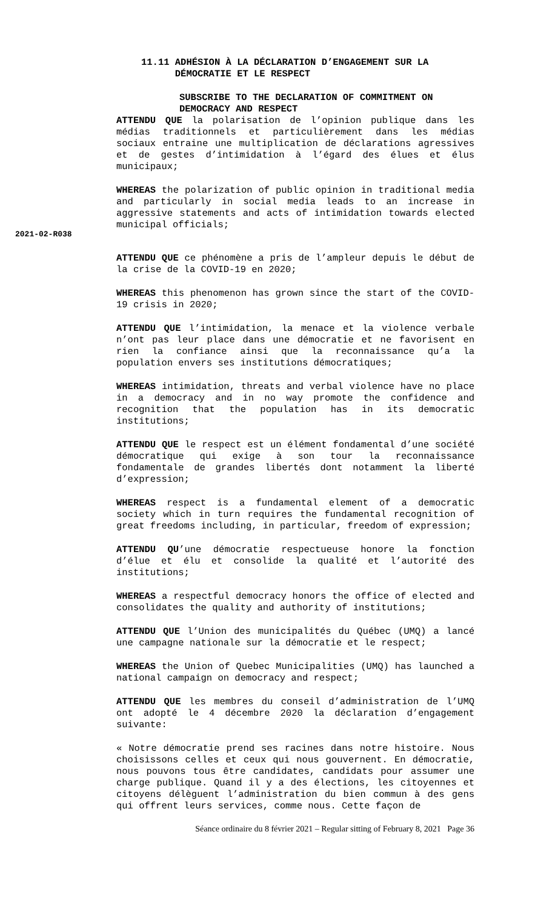11.11 ADHÉSION À LA DÉCLARATION D’ENGAGEMENT SUR LA
DÉMOCRATIE ET LE RESPECT
SUBSCRIBE TO THE DECLARATION OF COMMITMENT ON DEMOCRACY AND RESPECT
2021-02-R038
ATTENDU QUE la polarisation de l’opinion publique dans les médias traditionnels et particulièrement dans les médias sociaux entraine une multiplication de déclarations agressives et de gestes d’intimidation à l’égard des élues et élus municipaux;
WHEREAS the polarization of public opinion in traditional media and particularly in social media leads to an increase in aggressive statements and acts of intimidation towards elected municipal officials;
ATTENDU QUE ce phénomène a pris de l’ampleur depuis le début de la crise de la COVID-19 en 2020;
WHEREAS this phenomenon has grown since the start of the COVID-19 crisis in 2020;
ATTENDU QUE l’intimidation, la menace et la violence verbale n’ont pas leur place dans une démocratie et ne favorisent en rien la confiance ainsi que la reconnaissance qu’a la population envers ses institutions démocratiques;
WHEREAS intimidation, threats and verbal violence have no place in a democracy and in no way promote the confidence and recognition that the population has in its democratic institutions;
ATTENDU QUE le respect est un élément fondamental d’une société démocratique qui exige à son tour la reconnaissance fondamentale de grandes libertés dont notamment la liberté d’expression;
WHEREAS respect is a fundamental element of a democratic society which in turn requires the fundamental recognition of great freedoms including, in particular, freedom of expression;
ATTENDU QU’une démocratie respectueuse honore la fonction d’élue et élu et consolide la qualité et l’autorité des institutions;
WHEREAS a respectful democracy honors the office of elected and consolidates the quality and authority of institutions;
ATTENDU QUE l’Union des municipalités du Québec (UMQ) a lancé une campagne nationale sur la démocratie et le respect;
WHEREAS the Union of Quebec Municipalities (UMQ) has launched a national campaign on democracy and respect;
ATTENDU QUE les membres du conseil d’administration de l’UMQ ont adopté le 4 décembre 2020 la déclaration d’engagement suivante:
« Notre démocratie prend ses racines dans notre histoire. Nous choisissons celles et ceux qui nous gouvernent. En démocratie, nous pouvons tous être candidates, candidats pour assumer une charge publique. Quand il y a des élections, les citoyennes et citoyens délèguent l’administration du bien commun à des gens qui offrent leurs services, comme nous. Cette façon de
Séance ordinaire du 8 février 2021 – Regular sitting of February 8, 2021 Page 36